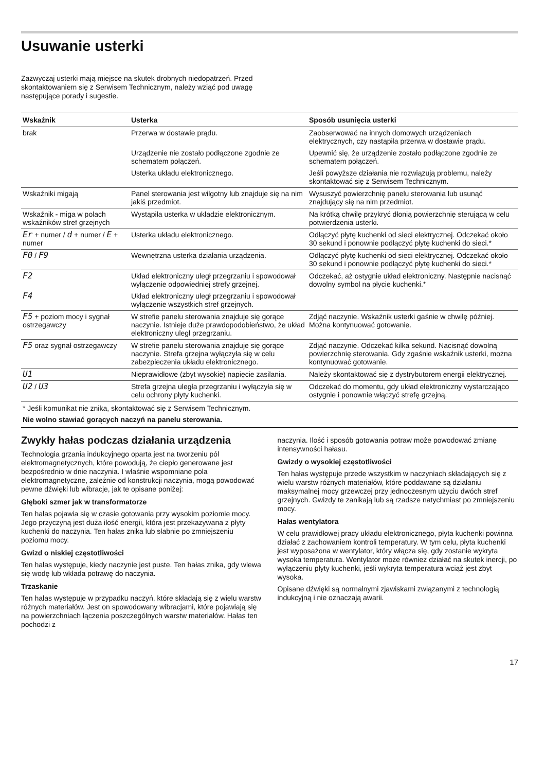Usuwanie usterki
Zazwyczaj usterki mają miejsce na skutek drobnych niedopatrzeń. Przed skontaktowaniem się z Serwisem Technicznym, należy wziąć pod uwagę następujące porady i sugestie.
| Wskaźnik | Usterka | Sposób usunięcia usterki |
| --- | --- | --- |
| brak | Przerwa w dostawie prądu. | Zaobserwować na innych domowych urządzeniach elektrycznych, czy nastąpiła przerwa w dostawie prądu. |
| | Urządzenie nie zostało podłączone zgodnie ze schematem połączeń. | Upewnić się, że urządzenie zostało podłączone zgod­nie ze schematem połączeń. |
| | Usterka układu elektronicznego. | Jeśli powyższe działania nie rozwiązują problemu, należy skontaktować się z Serwisem Technicznym. |
| Wskaźniki migają | Panel sterowania jest wilgotny lub znajduje się na nim jakiś przedmiot. | Wysuszyć powierzchnię panelu sterowania lub usunąć znajdujący się na nim przedmiot. |
| Wskaźnik - miga w polach wskaźników stref grzejnych | Wystąpiła usterka w układzie elektronicznym. | Na krótką chwilę przykryć dłonią powierzchnię steru­jącą w celu potwierdzenia usterki. |
| Er + numer / d + numer / E + numer | Usterka układu elektronicznego. | Odłączyć płytę kuchenki od sieci elektrycznej. Odcze­kać około 30 sekund i ponownie podłączyć płytę kuchenki do sieci.* |
| F0 / F9 | Wewnętrzna usterka działania urządzenia. | Odłączyć płytę kuchenki od sieci elektrycznej. Odcze­kać około 30 sekund i ponownie podłączyć płytę kuchenki do sieci.* |
| F2 | Układ elektroniczny uległ przegrzaniu i spo­wodował wyłączenie odpowiedniej strefy grzejnej. | Odczekać, aż ostygnie układ elektroniczny. Następnie nacisnąć dowolny symbol na płycie kuchenki.* |
| F4 | Układ elektroniczny uległ przegrzaniu i spo­wodował wyłączenie wszystkich stref grzej­nych. | |
| F5 + poziom mocy i sygnał ostrzegawczy | W strefie panelu sterowania znajduje się gorące naczynie. Istnieje duże prawdopodo­bieństwo, że układ elektroniczny uległ prze­grzaniu. | Zdjąć naczynie. Wskaźnik usterki gaśnie w chwilę póź­niej. Można kontynuować gotowanie. |
| F5 oraz sygnał ostrzegaw­czy | W strefie panelu sterowania znajduje się gorące naczynie. Strefa grzejna wyłączyła się w celu zabezpieczenia układu elektronicz­nego. | Zdjąć naczynie. Odczekać kilka sekund. Nacisnąć dowolną powierzchnię sterowania. Gdy zgaśnie wskaź­nik usterki, można kontynuować gotowanie. |
| U1 | Nieprawidłowe (zbyt wysokie) napięcie zasila­nia. | Należy skontaktować się z dystrybutorem energii elek­trycznej. |
| U2 / U3 | Strefa grzejna uległa przegrzaniu i wyłączyła się w celu ochrony płyty kuchenki. | Odczekać do momentu, gdy układ elektroniczny wystarczająco ostygnie i ponownie włączyć strefę grzejną. |
* Jeśli komunikat nie znika, skontaktować się z Serwisem Technicznym.
Nie wolno stawiać gorących naczyń na panelu sterowania.
Zwykły hałas podczas działania urządzenia
Technologia grzania indukcyjnego oparta jest na tworzeniu pól elektromagnetycznych, które powodują, że ciepło generowane jest bezpośrednio w dnie naczynia. I właśnie wspomniane pola elektromagnetyczne, zależnie od konstrukcji naczynia, mogą powodować pewne dźwięki lub wibracje, jak te opisane poniżej:
Głęboki szmer jak w transformatorze
Ten hałas pojawia się w czasie gotowania przy wysokim poziomie mocy. Jego przyczyną jest duża ilość energii, która jest przekazywana z płyty kuchenki do naczynia. Ten hałas znika lub słabnie po zmniejszeniu poziomu mocy.
Gwizd o niskiej częstotliwości
Ten hałas występuje, kiedy naczynie jest puste. Ten hałas znika, gdy wlewa się wodę lub wkłada potrawę do naczynia.
Trzaskanie
Ten hałas występuje w przypadku naczyń, które składają się z wielu warstw różnych materiałów. Jest on spowodowany wibracjami, które pojawiają się na powierzchniach łączenia poszczególnych warstw materiałów. Hałas ten pochodzi z
naczynia. Ilość i sposób gotowania potraw może powodować zmianę intensywności hałasu.
Gwizdy o wysokiej częstotliwości
Ten hałas występuje przede wszystkim w naczyniach składających się z wielu warstw różnych materiałów, które poddawane są działaniu maksymalnej mocy grzewczej przy jednoczesnym użyciu dwóch stref grzejnych. Gwizdy te zanikają lub są rzadsze natychmiast po zmniejszeniu mocy.
Hałas wentylatora
W celu prawidłowej pracy układu elektronicznego, płyta kuchenki powinna działać z zachowaniem kontroli temperatury. W tym celu, płyta kuchenki jest wyposażona w wentylator, który włącza się, gdy zostanie wykryta wysoka temperatura. Wentylator może również działać na skutek inercji, po wyłączeniu płyty kuchenki, jeśli wykryta temperatura wciąż jest zbyt wysoka.
Opisane dźwięki są normalnymi zjawiskami związanymi z technologią indukcyjną i nie oznaczają awarii.
17